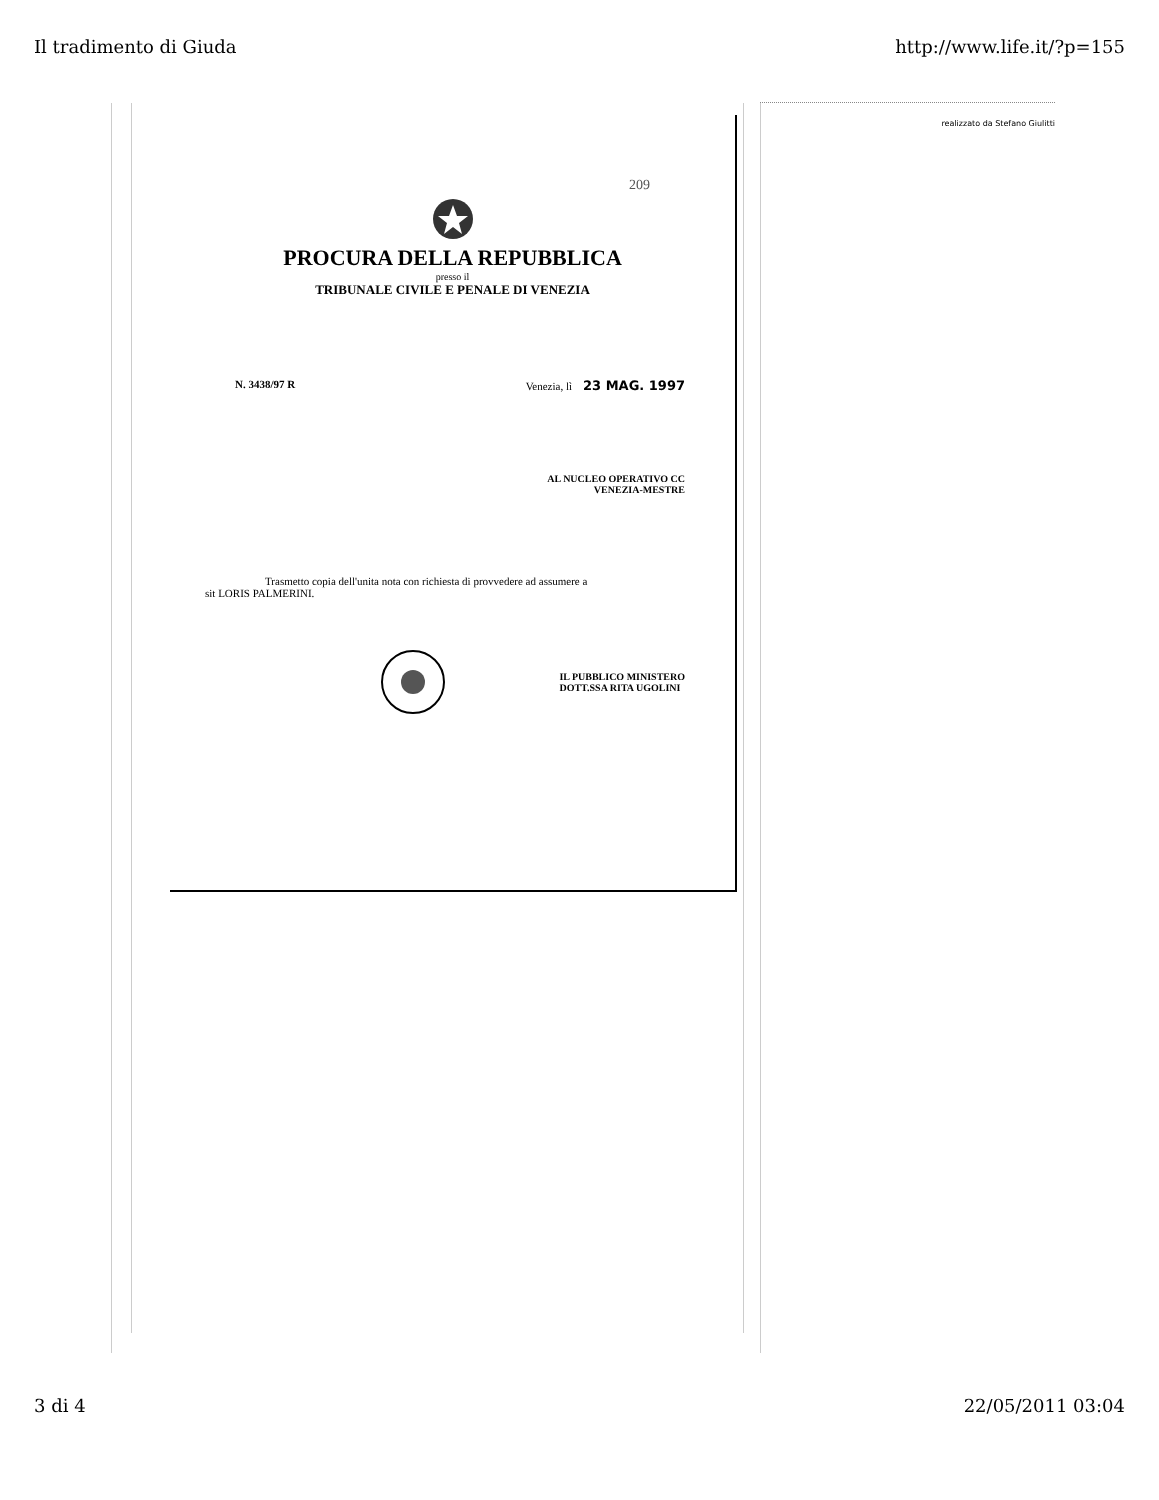Il tradimento di Giuda http://www.life.it/?p=155
209
PROCURA DELLA REPUBBLICA
presso il
TRIBUNALE CIVILE E PENALE DI VENEZIA
N. 3438/97 R Venezia, lì 23 MAG. 1997
AL NUCLEO OPERATIVO CC
VENEZIA-MESTRE
Trasmetto copia dell'unita nota con richiesta di provvedere ad assumere a
sit LORIS PALMERINI.
IL PUBBLICO MINISTERO
DOTT.SSA RITA UGOLINI
realizzato da Stefano Giulitti
3 di 4 22/05/2011 03:04